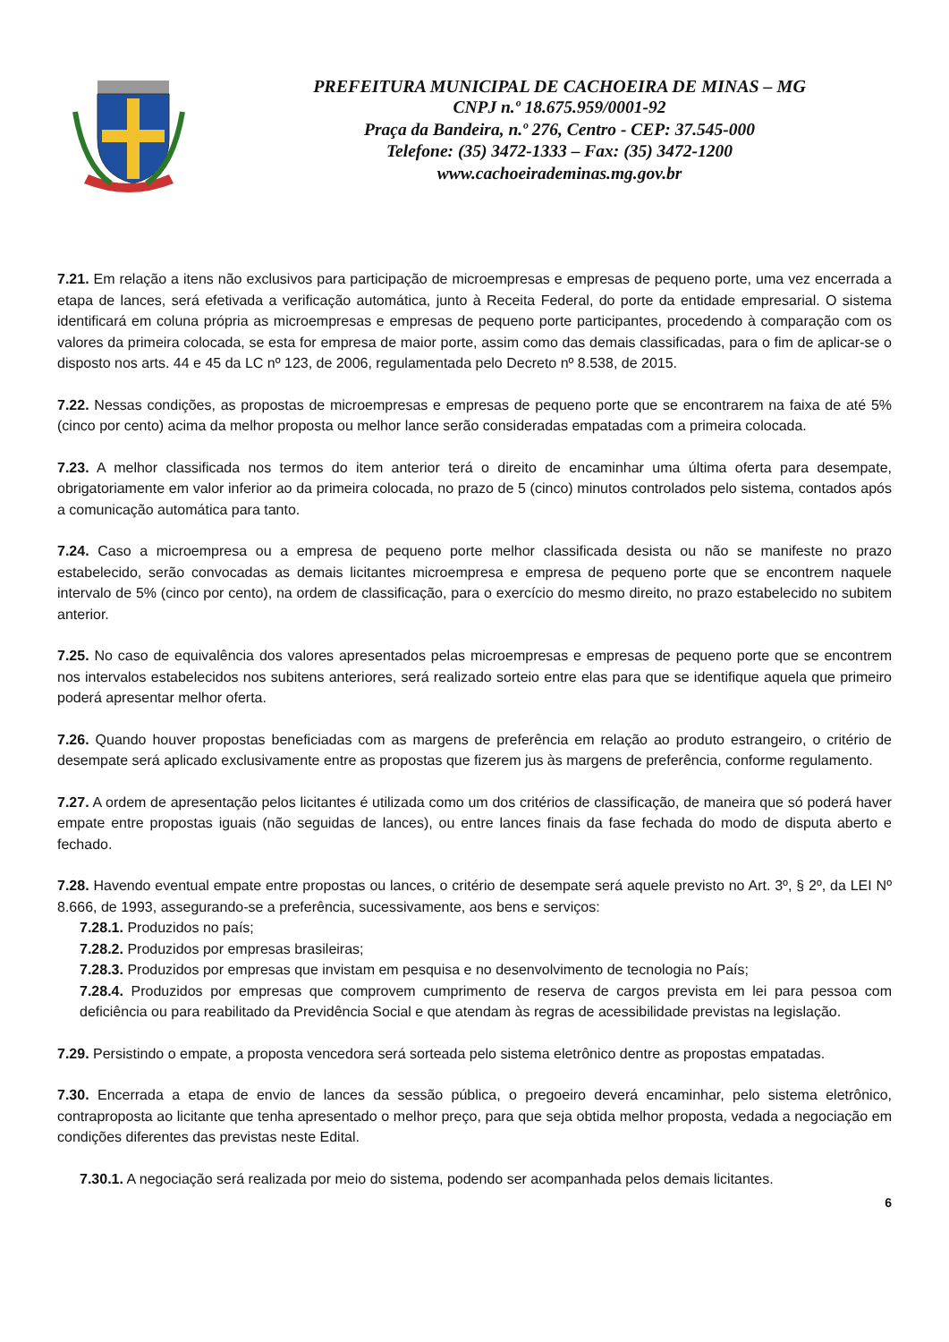PREFEITURA MUNICIPAL DE CACHOEIRA DE MINAS – MG
CNPJ n.º 18.675.959/0001-92
Praça da Bandeira, n.º 276, Centro - CEP: 37.545-000
Telefone: (35) 3472-1333 – Fax: (35) 3472-1200
www.cachoeirademinas.mg.gov.br
7.21. Em relação a itens não exclusivos para participação de microempresas e empresas de pequeno porte, uma vez encerrada a etapa de lances, será efetivada a verificação automática, junto à Receita Federal, do porte da entidade empresarial. O sistema identificará em coluna própria as microempresas e empresas de pequeno porte participantes, procedendo à comparação com os valores da primeira colocada, se esta for empresa de maior porte, assim como das demais classificadas, para o fim de aplicar-se o disposto nos arts. 44 e 45 da LC nº 123, de 2006, regulamentada pelo Decreto nº 8.538, de 2015.
7.22. Nessas condições, as propostas de microempresas e empresas de pequeno porte que se encontrarem na faixa de até 5% (cinco por cento) acima da melhor proposta ou melhor lance serão consideradas empatadas com a primeira colocada.
7.23. A melhor classificada nos termos do item anterior terá o direito de encaminhar uma última oferta para desempate, obrigatoriamente em valor inferior ao da primeira colocada, no prazo de 5 (cinco) minutos controlados pelo sistema, contados após a comunicação automática para tanto.
7.24. Caso a microempresa ou a empresa de pequeno porte melhor classificada desista ou não se manifeste no prazo estabelecido, serão convocadas as demais licitantes microempresa e empresa de pequeno porte que se encontrem naquele intervalo de 5% (cinco por cento), na ordem de classificação, para o exercício do mesmo direito, no prazo estabelecido no subitem anterior.
7.25. No caso de equivalência dos valores apresentados pelas microempresas e empresas de pequeno porte que se encontrem nos intervalos estabelecidos nos subitens anteriores, será realizado sorteio entre elas para que se identifique aquela que primeiro poderá apresentar melhor oferta.
7.26. Quando houver propostas beneficiadas com as margens de preferência em relação ao produto estrangeiro, o critério de desempate será aplicado exclusivamente entre as propostas que fizerem jus às margens de preferência, conforme regulamento.
7.27. A ordem de apresentação pelos licitantes é utilizada como um dos critérios de classificação, de maneira que só poderá haver empate entre propostas iguais (não seguidas de lances), ou entre lances finais da fase fechada do modo de disputa aberto e fechado.
7.28. Havendo eventual empate entre propostas ou lances, o critério de desempate será aquele previsto no Art. 3º, § 2º, da LEI Nº 8.666, de 1993, assegurando-se a preferência, sucessivamente, aos bens e serviços:
7.28.1. Produzidos no país;
7.28.2. Produzidos por empresas brasileiras;
7.28.3. Produzidos por empresas que invistam em pesquisa e no desenvolvimento de tecnologia no País;
7.28.4. Produzidos por empresas que comprovem cumprimento de reserva de cargos prevista em lei para pessoa com deficiência ou para reabilitado da Previdência Social e que atendam às regras de acessibilidade previstas na legislação.
7.29. Persistindo o empate, a proposta vencedora será sorteada pelo sistema eletrônico dentre as propostas empatadas.
7.30. Encerrada a etapa de envio de lances da sessão pública, o pregoeiro deverá encaminhar, pelo sistema eletrônico, contraproposta ao licitante que tenha apresentado o melhor preço, para que seja obtida melhor proposta, vedada a negociação em condições diferentes das previstas neste Edital.
7.30.1. A negociação será realizada por meio do sistema, podendo ser acompanhada pelos demais licitantes.
6